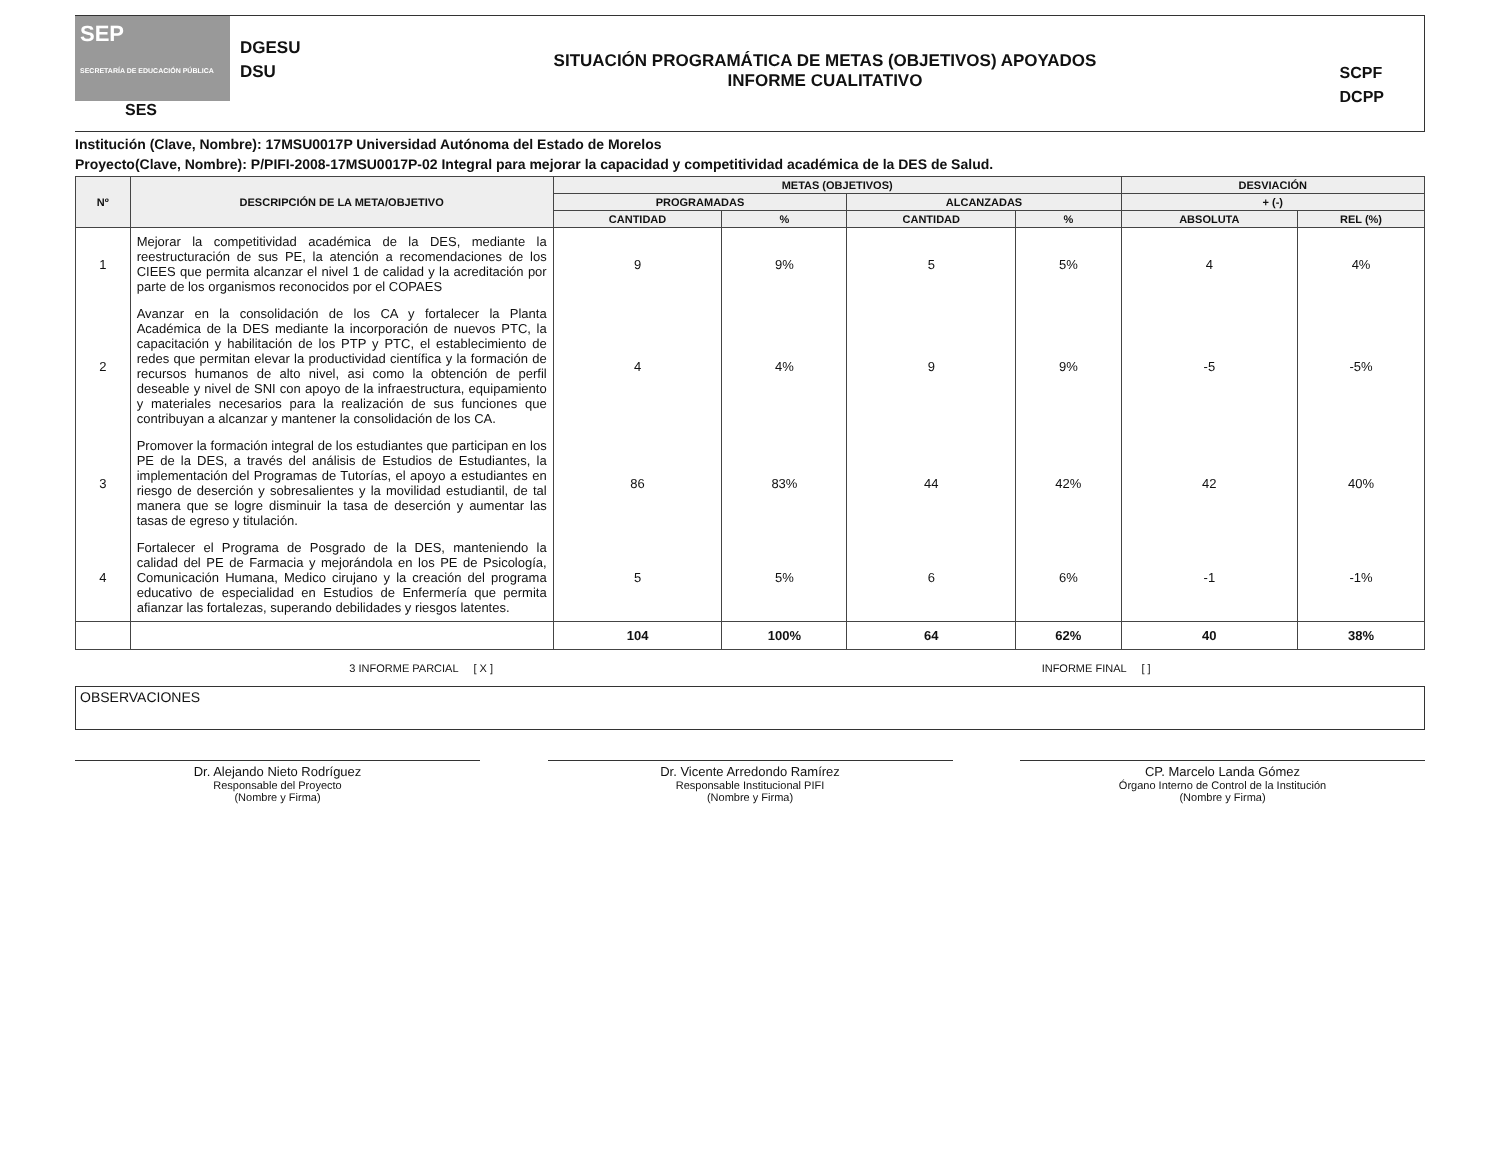SEP
SECRETARÍA DE EDUCACIÓN PÚBLICA
SES
DGESU
DSU
SITUACIÓN PROGRAMÁTICA DE METAS (OBJETIVOS) APOYADOS
INFORME CUALITATIVO
SCPF
DCPP
Institución (Clave, Nombre): 17MSU0017P Universidad Autónoma del Estado de Morelos
Proyecto(Clave, Nombre): P/PIFI-2008-17MSU0017P-02 Integral para mejorar la capacidad y competitividad académica de la DES de Salud.
| Nº | DESCRIPCIÓN DE LA META/OBJETIVO | METAS (OBJETIVOS) | | | | DESVIACIÓN | |
| --- | --- | --- | --- | --- | --- | --- | --- |
| | | PROGRAMADAS | | ALCANZADAS | | + (-) | |
| | | CANTIDAD | % | CANTIDAD | % | ABSOLUTA | REL (%) |
| 1 | Mejorar la competitividad académica de la DES, mediante la reestructuración de sus PE, la atención a recomendaciones de los CIEES que permita alcanzar el nivel 1 de calidad y la acreditación por parte de los organismos reconocidos por el COPAES | 9 | 9% | 5 | 5% | 4 | 4% |
| 2 | Avanzar en la consolidación de los CA y fortalecer la Planta Académica de la DES mediante la incorporación de nuevos PTC, la capacitación y habilitación de los PTP y PTC, el establecimiento de redes que permitan elevar la productividad científica y la formación de recursos humanos de alto nivel, asi como la obtención de perfil deseable y nivel de SNI con apoyo de la infraestructura, equipamiento y materiales necesarios para la realización de sus funciones que contribuyan a alcanzar y mantener la consolidación de los CA. | 4 | 4% | 9 | 9% | -5 | -5% |
| 3 | Promover la formación integral de los estudiantes que participan en los PE de la DES, a través del análisis de Estudios de Estudiantes, la implementación del Programas de Tutorías, el apoyo a estudiantes en riesgo de deserción y sobresalientes y la movilidad estudiantil, de tal manera que se logre disminuir la tasa de deserción y aumentar las tasas de egreso y titulación. | 86 | 83% | 44 | 42% | 42 | 40% |
| 4 | Fortalecer el Programa de Posgrado de la DES, manteniendo la calidad del PE de Farmacia y mejorándola en los PE de Psicología, Comunicación Humana, Medico cirujano y la creación del programa educativo de especialidad en Estudios de Enfermería que permita afianzar las fortalezas, superando debilidades y riesgos latentes. | 5 | 5% | 6 | 6% | -1 | -1% |
| | | 104 | 100% | 64 | 62% | 40 | 38% |
3 INFORME PARCIAL [ X ] INFORME FINAL [ ]
OBSERVACIONES
Dr. Alejando Nieto Rodríguez
Responsable del Proyecto
(Nombre y Firma)
Dr. Vicente Arredondo Ramírez
Responsable Institucional PIFI
(Nombre y Firma)
CP. Marcelo Landa Gómez
Órgano Interno de Control de la Institución
(Nombre y Firma)